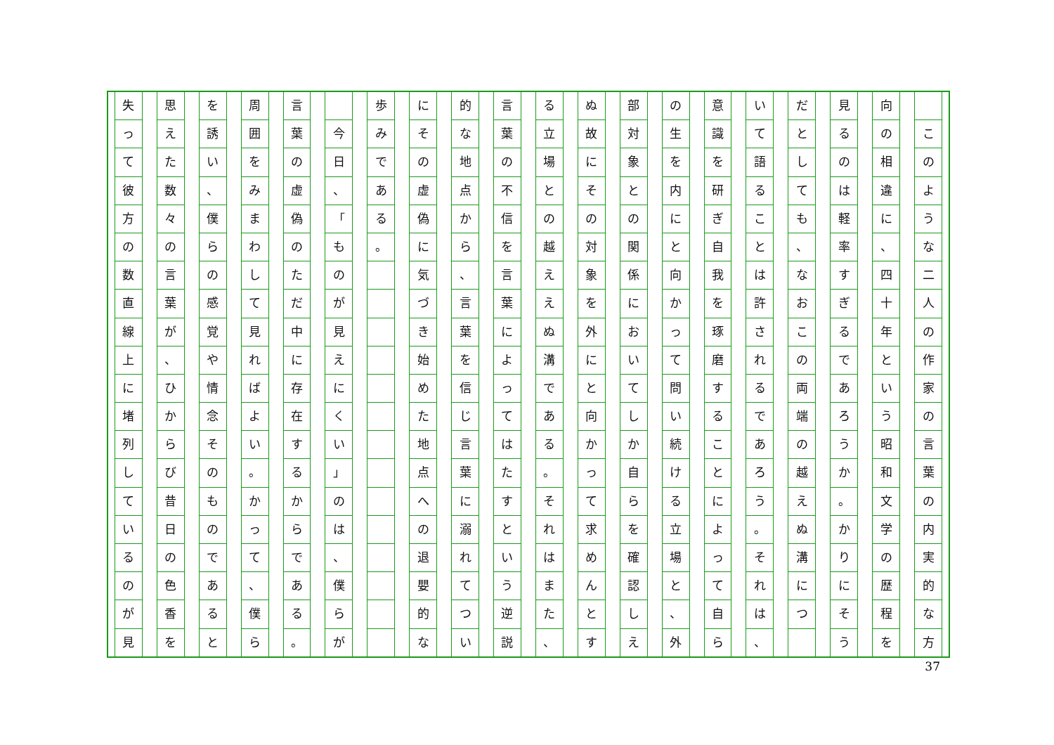このような二人の作家の言葉の内実的な方
向の相違に
、
四十年という昭和文学の歴程を
見るのは軽率すぎるであろうか
。
かりにそう
だとしても
、
なおこの両端の越えぬ溝につ　
いて語ることは許されるであろう
。
それは
、
意識を研ぎ自我を琢磨することによって自ら
の生を内にと向かって問い続ける立場と
、
外
部対象との関係においてしか自らを確認しえ
ぬ故にその対象を外にと向かって求めんとす
る立場との越ええぬ溝である
。
それはまた
、
言葉の不信を言葉によってはたすという逆説
的な地点から
、
言葉を信じ言葉に溺れてつい
にその虚偽に気づき始めた地点への退嬰的な
歩みである
。　　　　　　　　　　　　　　
　 今日
、
「
ものが見えにくい
」
のは
、
僕らが
言葉の虚偽のただ中に存在するからである
。
周囲をみまわして見ればよい
。
かって
、
僕ら
を誘い
、
僕らの感覚や情念そのものであると
思えた数々の言葉が
、
ひからび昔日の色香を
失って彼方の数直線上に堵列しているのが見
37